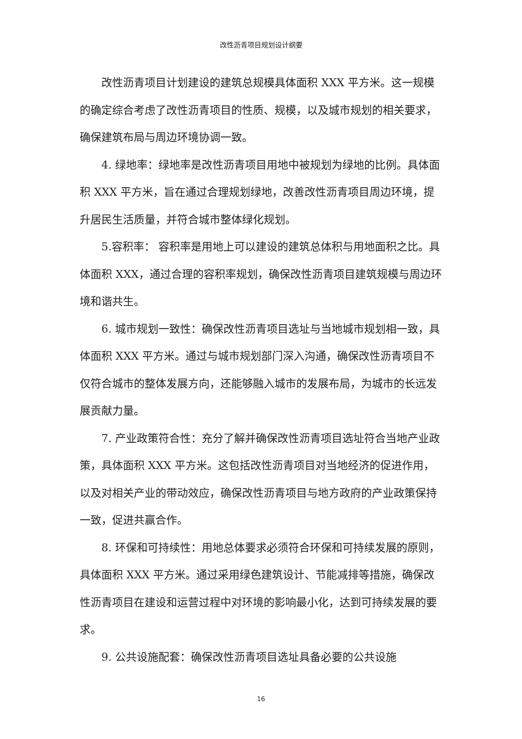改性沥青项目规划设计纲要
改性沥青项目计划建设的建筑总规模具体面积 XXX 平方米。这一规模的确定综合考虑了改性沥青项目的性质、规模，以及城市规划的相关要求，确保建筑布局与周边环境协调一致。
4. 绿地率：绿地率是改性沥青项目用地中被规划为绿地的比例。具体面积 XXX 平方米，旨在通过合理规划绿地，改善改性沥青项目周边环境，提升居民生活质量，并符合城市整体绿化规划。
5.容积率： 容积率是用地上可以建设的建筑总体积与用地面积之比。具体面积 XXX，通过合理的容积率规划，确保改性沥青项目建筑规模与周边环境和谐共生。
6. 城市规划一致性：确保改性沥青项目选址与当地城市规划相一致，具体面积 XXX 平方米。通过与城市规划部门深入沟通，确保改性沥青项目不仅符合城市的整体发展方向，还能够融入城市的发展布局，为城市的长远发展贡献力量。
7. 产业政策符合性：充分了解并确保改性沥青项目选址符合当地产业政策，具体面积 XXX 平方米。这包括改性沥青项目对当地经济的促进作用，以及对相关产业的带动效应，确保改性沥青项目与地方政府的产业政策保持一致，促进共赢合作。
8. 环保和可持续性：用地总体要求必须符合环保和可持续发展的原则，具体面积 XXX 平方米。通过采用绿色建筑设计、节能减排等措施，确保改性沥青项目在建设和运营过程中对环境的影响最小化，达到可持续发展的要求。
9. 公共设施配套：确保改性沥青项目选址具备必要的公共设施
16